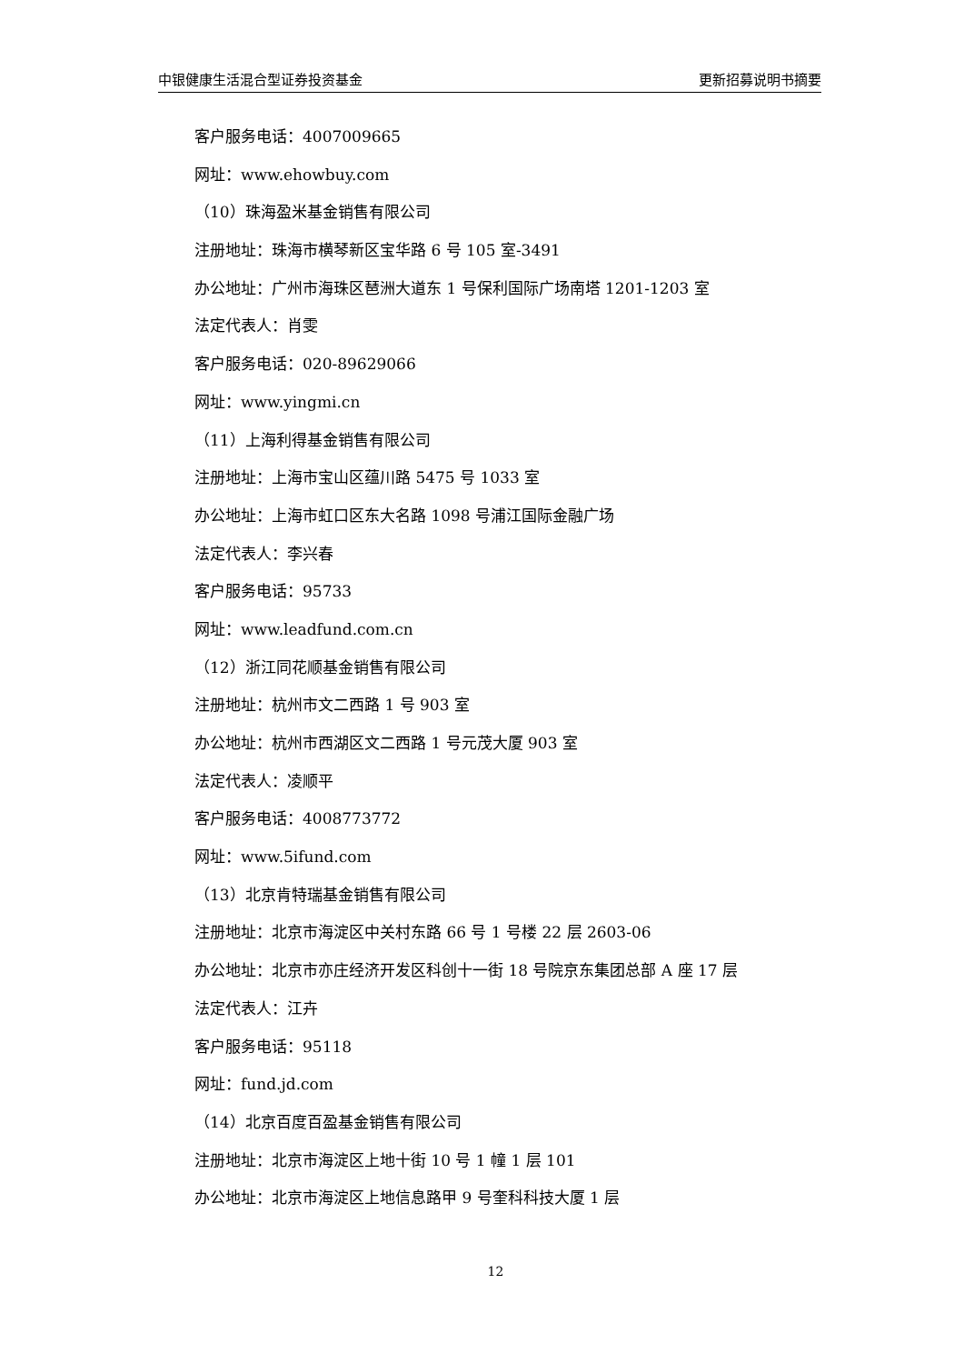中银健康生活混合型证券投资基金 更新招募说明书摘要
客户服务电话：4007009665
网址：www.ehowbuy.com
（10）珠海盈米基金销售有限公司
注册地址：珠海市横琴新区宝华路 6 号 105 室-3491
办公地址：广州市海珠区琶洲大道东 1 号保利国际广场南塔 1201-1203 室
法定代表人：肖雯
客户服务电话：020-89629066
网址：www.yingmi.cn
（11）上海利得基金销售有限公司
注册地址：上海市宝山区蕴川路 5475 号 1033 室
办公地址：上海市虹口区东大名路 1098 号浦江国际金融广场
法定代表人：李兴春
客户服务电话：95733
网址：www.leadfund.com.cn
（12）浙江同花顺基金销售有限公司
注册地址：杭州市文二西路 1 号 903 室
办公地址：杭州市西湖区文二西路 1 号元茂大厦 903 室
法定代表人：凌顺平
客户服务电话：4008773772
网址：www.5ifund.com
（13）北京肯特瑞基金销售有限公司
注册地址：北京市海淀区中关村东路 66 号 1 号楼 22 层 2603-06
办公地址：北京市亦庄经济开发区科创十一街 18 号院京东集团总部 A 座 17 层
法定代表人：江卉
客户服务电话：95118
网址：fund.jd.com
（14）北京百度百盈基金销售有限公司
注册地址：北京市海淀区上地十街 10 号 1 幢 1 层 101
办公地址：北京市海淀区上地信息路甲 9 号奎科科技大厦 1 层
12